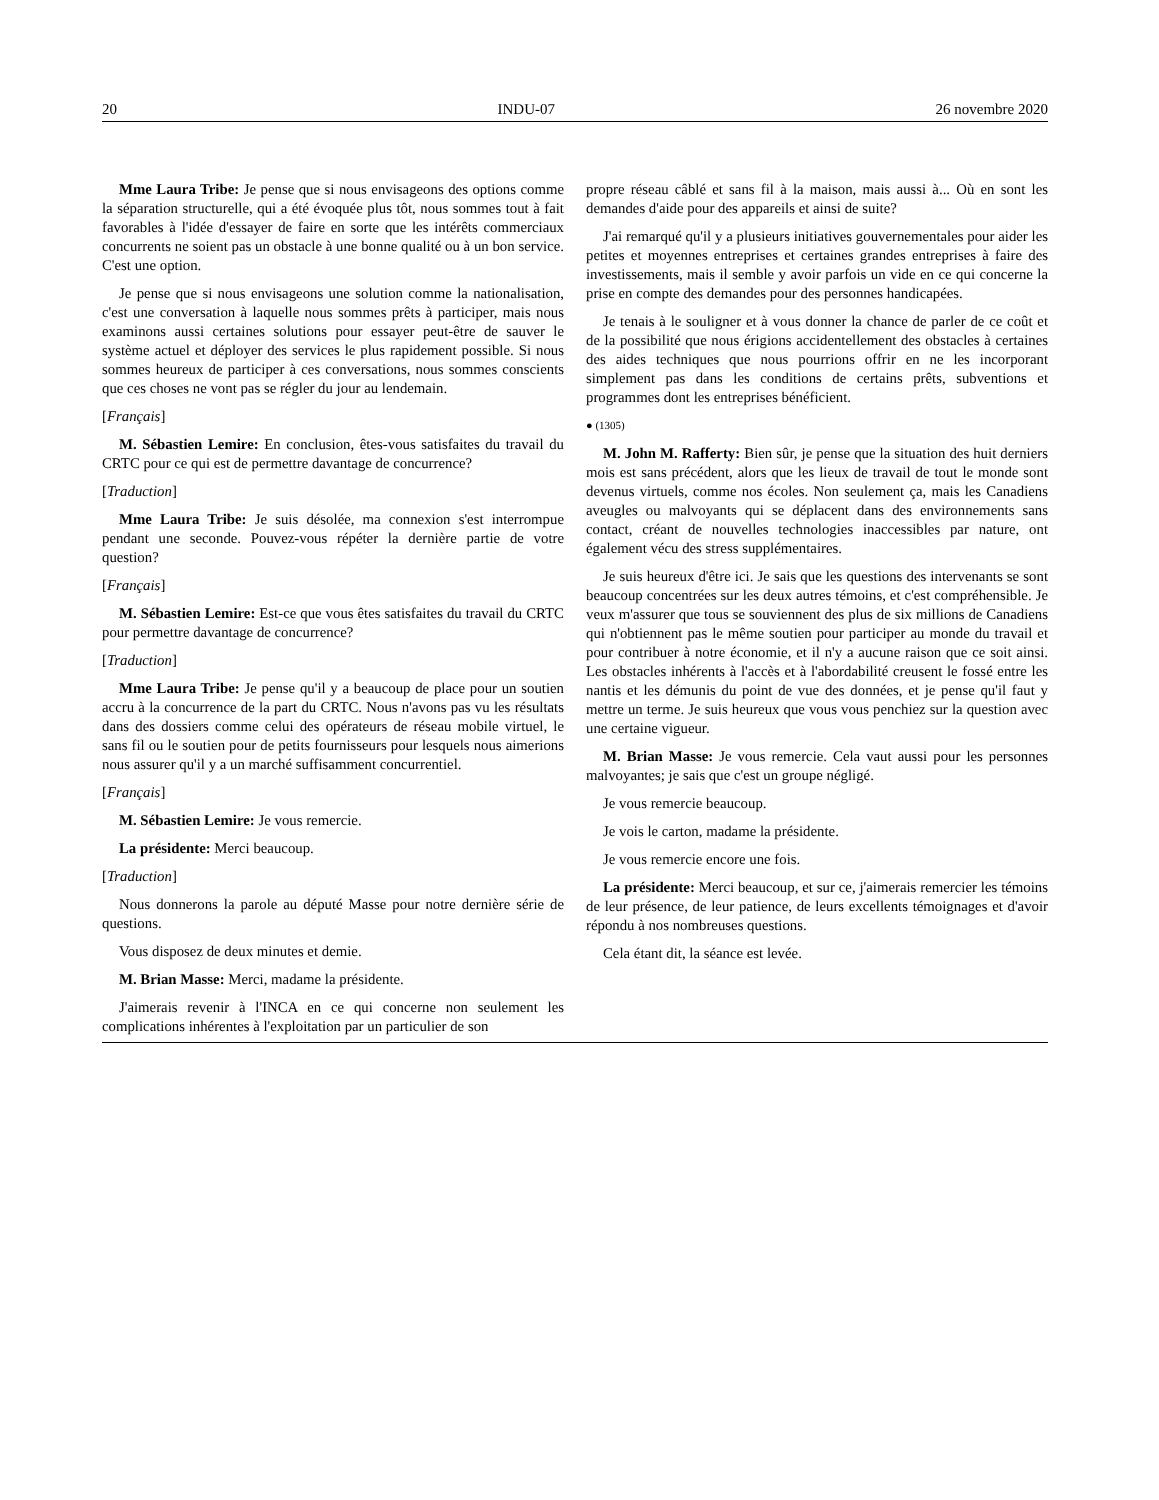20 INDU-07 26 novembre 2020
Mme Laura Tribe: Je pense que si nous envisageons des options comme la séparation structurelle, qui a été évoquée plus tôt, nous sommes tout à fait favorables à l'idée d'essayer de faire en sorte que les intérêts commerciaux concurrents ne soient pas un obstacle à une bonne qualité ou à un bon service. C'est une option.
Je pense que si nous envisageons une solution comme la nationalisation, c'est une conversation à laquelle nous sommes prêts à participer, mais nous examinons aussi certaines solutions pour essayer peut-être de sauver le système actuel et déployer des services le plus rapidement possible. Si nous sommes heureux de participer à ces conversations, nous sommes conscients que ces choses ne vont pas se régler du jour au lendemain.
[Français]
M. Sébastien Lemire: En conclusion, êtes-vous satisfaites du travail du CRTC pour ce qui est de permettre davantage de concurrence?
[Traduction]
Mme Laura Tribe: Je suis désolée, ma connexion s'est interrompue pendant une seconde. Pouvez-vous répéter la dernière partie de votre question?
[Français]
M. Sébastien Lemire: Est-ce que vous êtes satisfaites du travail du CRTC pour permettre davantage de concurrence?
[Traduction]
Mme Laura Tribe: Je pense qu'il y a beaucoup de place pour un soutien accru à la concurrence de la part du CRTC. Nous n'avons pas vu les résultats dans des dossiers comme celui des opérateurs de réseau mobile virtuel, le sans fil ou le soutien pour de petits fournisseurs pour lesquels nous aimerions nous assurer qu'il y a un marché suffisamment concurrentiel.
[Français]
M. Sébastien Lemire: Je vous remercie.
La présidente: Merci beaucoup.
[Traduction]
Nous donnerons la parole au député Masse pour notre dernière série de questions.
Vous disposez de deux minutes et demie.
M. Brian Masse: Merci, madame la présidente.
J'aimerais revenir à l'INCA en ce qui concerne non seulement les complications inhérentes à l'exploitation par un particulier de son
propre réseau câblé et sans fil à la maison, mais aussi à... Où en sont les demandes d'aide pour des appareils et ainsi de suite?
J'ai remarqué qu'il y a plusieurs initiatives gouvernementales pour aider les petites et moyennes entreprises et certaines grandes entreprises à faire des investissements, mais il semble y avoir parfois un vide en ce qui concerne la prise en compte des demandes pour des personnes handicapées.
Je tenais à le souligner et à vous donner la chance de parler de ce coût et de la possibilité que nous érigions accidentellement des obstacles à certaines des aides techniques que nous pourrions offrir en ne les incorporant simplement pas dans les conditions de certains prêts, subventions et programmes dont les entreprises bénéficient.
● (1305)
M. John M. Rafferty: Bien sûr, je pense que la situation des huit derniers mois est sans précédent, alors que les lieux de travail de tout le monde sont devenus virtuels, comme nos écoles. Non seulement ça, mais les Canadiens aveugles ou malvoyants qui se déplacent dans des environnements sans contact, créant de nouvelles technologies inaccessibles par nature, ont également vécu des stress supplémentaires.
Je suis heureux d'être ici. Je sais que les questions des intervenants se sont beaucoup concentrées sur les deux autres témoins, et c'est compréhensible. Je veux m'assurer que tous se souviennent des plus de six millions de Canadiens qui n'obtiennent pas le même soutien pour participer au monde du travail et pour contribuer à notre économie, et il n'y a aucune raison que ce soit ainsi. Les obstacles inhérents à l'accès et à l'abordabilité creusent le fossé entre les nantis et les démunis du point de vue des données, et je pense qu'il faut y mettre un terme. Je suis heureux que vous vous penchiez sur la question avec une certaine vigueur.
M. Brian Masse: Je vous remercie. Cela vaut aussi pour les personnes malvoyantes; je sais que c'est un groupe négligé.
Je vous remercie beaucoup.
Je vois le carton, madame la présidente.
Je vous remercie encore une fois.
La présidente: Merci beaucoup, et sur ce, j'aimerais remercier les témoins de leur présence, de leur patience, de leurs excellents témoignages et d'avoir répondu à nos nombreuses questions.
Cela étant dit, la séance est levée.